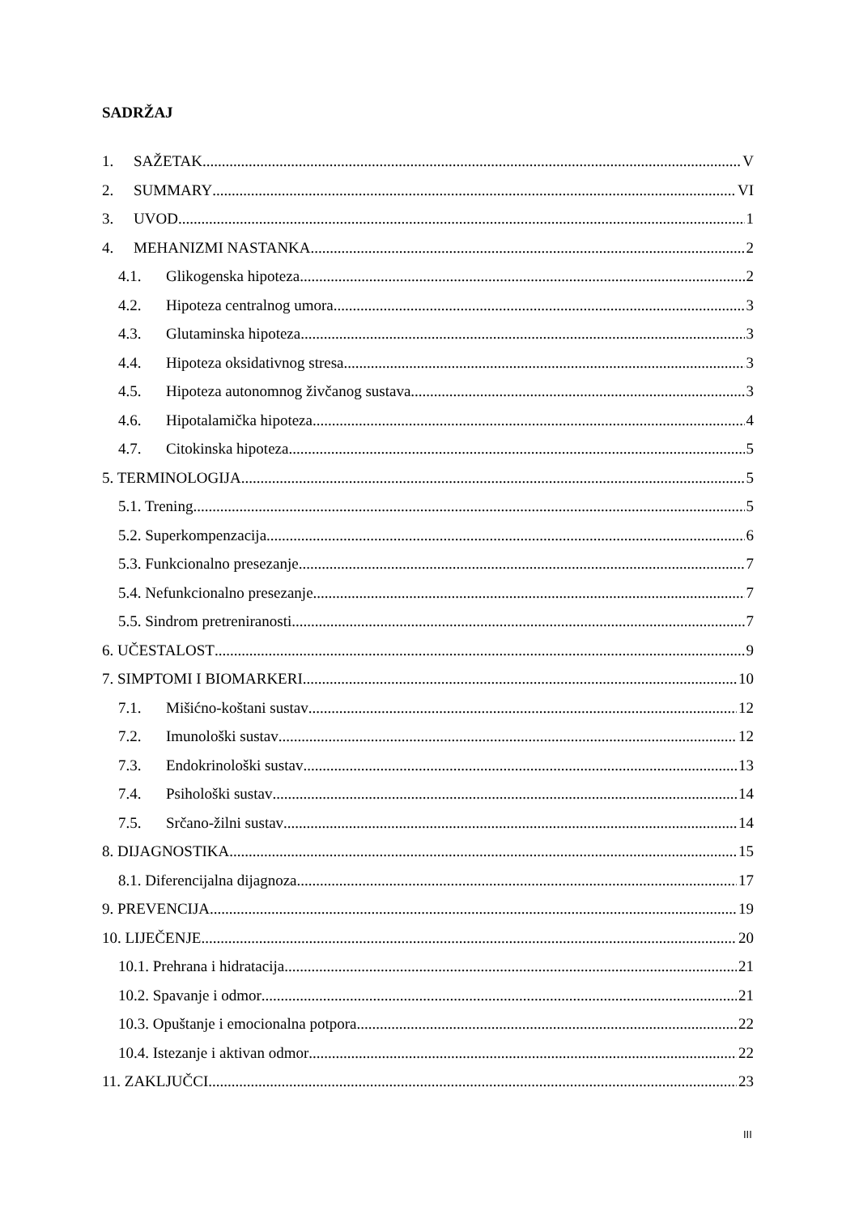SADRŽAJ
1. SAŽETAK V
2. SUMMARY VI
3. UVOD 1
4. MEHANIZMI NASTANKA 2
4.1. Glikogenska hipoteza 2
4.2. Hipoteza centralnog umora 3
4.3. Glutaminska hipoteza 3
4.4. Hipoteza oksidativnog stresa 3
4.5. Hipoteza autonomnog živčanog sustava 3
4.6. Hipotalamička hipoteza 4
4.7. Citokinska hipoteza 5
5. TERMINOLOGIJA 5
5.1. Trening 5
5.2. Superkompenzacija 6
5.3. Funkcionalno presezanje 7
5.4. Nefunkcionalno presezanje 7
5.5. Sindrom pretreniranosti 7
6. UČESTALOST 9
7. SIMPTOMI I BIOMARKERI 10
7.1. Mišićno-koštani sustav 12
7.2. Imunološki sustav 12
7.3. Endokrinološki sustav 13
7.4. Psihološki sustav 14
7.5. Srčano-žilni sustav 14
8. DIJAGNOSTIKA 15
8.1. Diferencijalna dijagnoza 17
9. PREVENCIJA 19
10. LIJEČENJE 20
10.1. Prehrana i hidratacija 21
10.2. Spavanje i odmor 21
10.3. Opuštanje i emocionalna potpora 22
10.4. Istezanje i aktivan odmor 22
11. ZAKLJUČCI 23
III